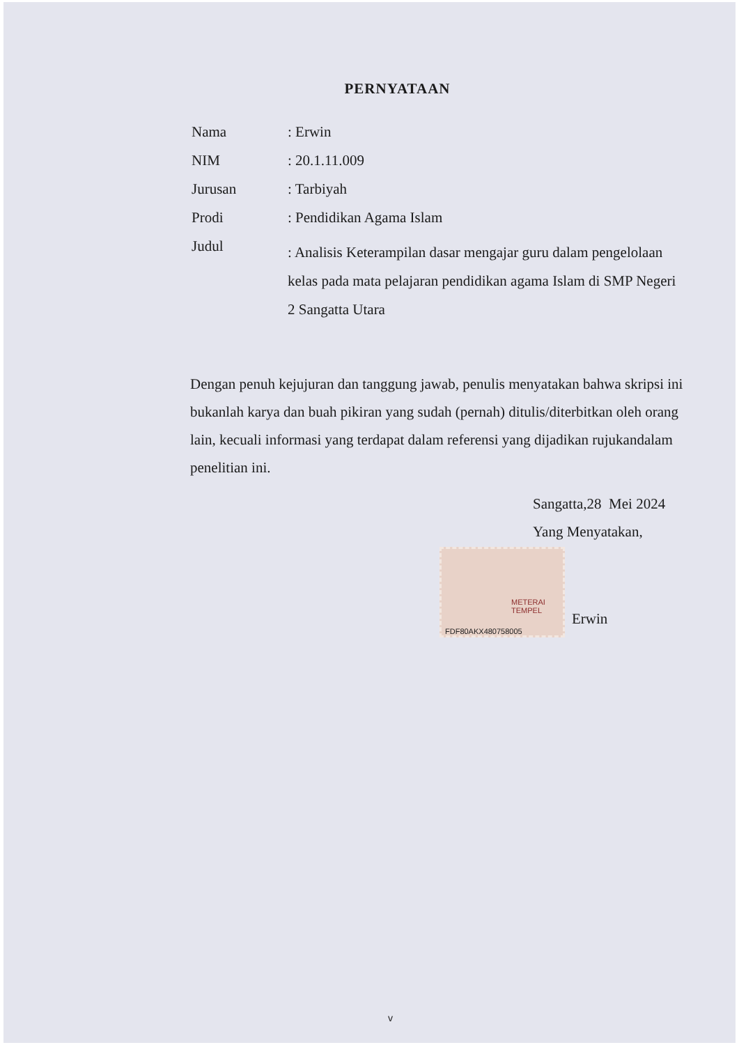PERNYATAAN
| Nama | : Erwin |
| NIM | : 20.1.11.009 |
| Jurusan | : Tarbiyah |
| Prodi | : Pendidikan Agama Islam |
| Judul | : Analisis Keterampilan dasar mengajar guru dalam pengelolaan kelas pada mata pelajaran pendidikan agama Islam di SMP Negeri 2 Sangatta Utara |
Dengan penuh kejujuran dan tanggung jawab, penulis menyatakan bahwa skripsi ini bukanlah karya dan buah pikiran yang sudah (pernah) ditulis/diterbitkan oleh orang lain, kecuali informasi yang terdapat dalam referensi yang dijadikan rujukandalam penelitian ini.
Sangatta,28 Mei 2024
Yang Menyatakan,
METERAI
TEMPEL
FDF80AKX480758005
Erwin
v